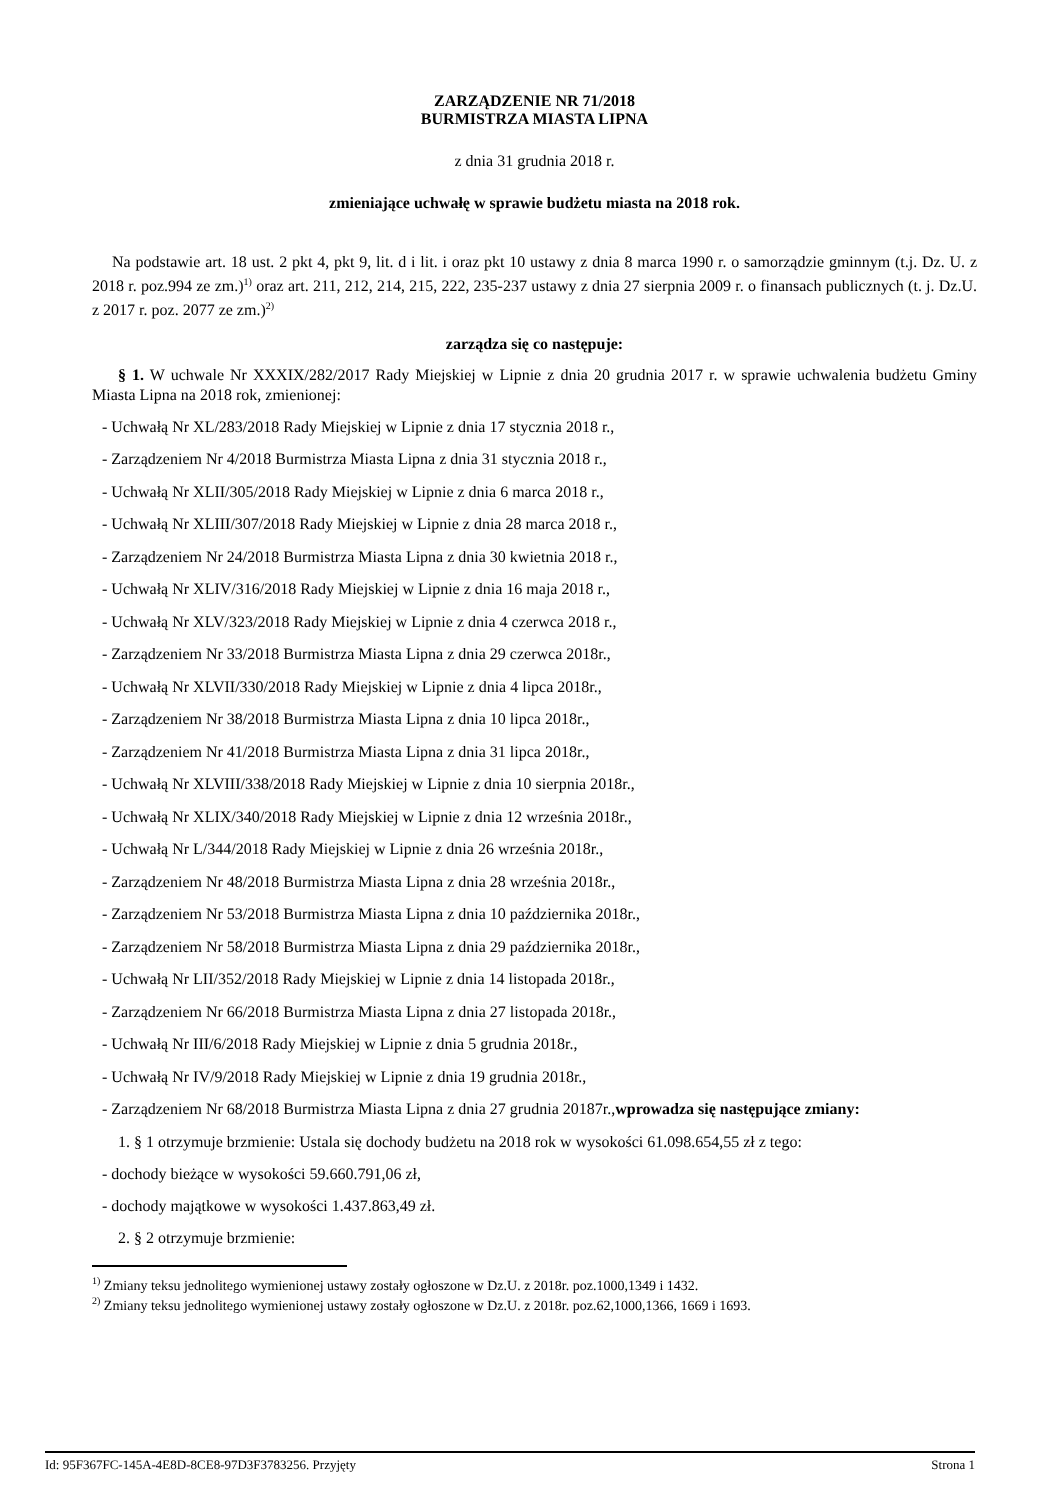ZARZĄDZENIE NR 71/2018
BURMISTRZA MIASTA LIPNA
z dnia 31 grudnia 2018 r.
zmieniające uchwałę w sprawie budżetu miasta na 2018 rok.
Na podstawie art. 18 ust. 2 pkt 4, pkt 9, lit. d i lit. i oraz pkt 10 ustawy z dnia 8 marca 1990 r. o samorządzie gminnym (t.j. Dz. U. z 2018 r. poz.994 ze zm.)<sup>1)</sup> oraz art. 211, 212, 214, 215, 222, 235-237 ustawy z dnia 27 sierpnia 2009 r. o finansach publicznych (t. j. Dz.U. z 2017 r. poz. 2077 ze zm.)<sup>2)</sup>
zarządza się co następuje:
§ 1. W uchwale Nr XXXIX/282/2017 Rady Miejskiej w Lipnie z dnia 20 grudnia 2017 r. w sprawie uchwalenia budżetu Gminy Miasta Lipna na 2018 rok, zmienionej:
- Uchwałą Nr XL/283/2018 Rady Miejskiej w Lipnie z dnia 17 stycznia 2018 r.,
- Zarządzeniem Nr 4/2018 Burmistrza Miasta Lipna z dnia 31 stycznia 2018 r.,
- Uchwałą Nr XLII/305/2018 Rady Miejskiej w Lipnie z dnia 6 marca 2018 r.,
- Uchwałą Nr XLIII/307/2018 Rady Miejskiej w Lipnie z dnia 28 marca 2018 r.,
- Zarządzeniem Nr 24/2018 Burmistrza Miasta Lipna z dnia 30 kwietnia 2018 r.,
- Uchwałą Nr XLIV/316/2018 Rady Miejskiej w Lipnie z dnia 16 maja 2018 r.,
- Uchwałą Nr XLV/323/2018 Rady Miejskiej w Lipnie z dnia 4 czerwca 2018 r.,
- Zarządzeniem Nr 33/2018 Burmistrza Miasta Lipna z dnia 29 czerwca 2018r.,
- Uchwałą Nr XLVII/330/2018 Rady Miejskiej w Lipnie z dnia 4 lipca 2018r.,
- Zarządzeniem Nr 38/2018 Burmistrza Miasta Lipna z dnia 10 lipca 2018r.,
- Zarządzeniem Nr 41/2018 Burmistrza Miasta Lipna z dnia 31 lipca 2018r.,
- Uchwałą Nr XLVIII/338/2018 Rady Miejskiej w Lipnie z dnia 10 sierpnia 2018r.,
- Uchwałą Nr XLIX/340/2018 Rady Miejskiej w Lipnie z dnia 12 września 2018r.,
- Uchwałą Nr L/344/2018 Rady Miejskiej w Lipnie z dnia 26 września 2018r.,
- Zarządzeniem Nr 48/2018 Burmistrza Miasta Lipna z dnia 28 września 2018r.,
- Zarządzeniem Nr 53/2018 Burmistrza Miasta Lipna z dnia 10 października 2018r.,
- Zarządzeniem Nr 58/2018 Burmistrza Miasta Lipna z dnia 29 października 2018r.,
- Uchwałą Nr LII/352/2018 Rady Miejskiej w Lipnie z dnia 14 listopada 2018r.,
- Zarządzeniem Nr 66/2018 Burmistrza Miasta Lipna z dnia 27 listopada 2018r.,
- Uchwałą Nr III/6/2018 Rady Miejskiej w Lipnie z dnia 5 grudnia 2018r.,
- Uchwałą Nr IV/9/2018 Rady Miejskiej w Lipnie z dnia 19 grudnia 2018r.,
- Zarządzeniem Nr 68/2018 Burmistrza Miasta Lipna z dnia 27 grudnia 20187r.,wprowadza się następujące zmiany:
1. § 1 otrzymuje brzmienie: Ustala się dochody budżetu na 2018 rok w wysokości 61.098.654,55 zł z tego:
- dochody bieżące w wysokości 59.660.791,06 zł,
- dochody majątkowe w wysokości 1.437.863,49 zł.
2. § 2 otrzymuje brzmienie:
<sup>1)</sup> Zmiany teksu jednolitego wymienionej ustawy zostały ogłoszone w Dz.U. z 2018r. poz.1000,1349 i 1432.
<sup>2)</sup> Zmiany teksu jednolitego wymienionej ustawy zostały ogłoszone w Dz.U. z 2018r. poz.62,1000,1366, 1669 i 1693.
Id: 95F367FC-145A-4E8D-8CE8-97D3F3783256. Przyjęty Strona 1